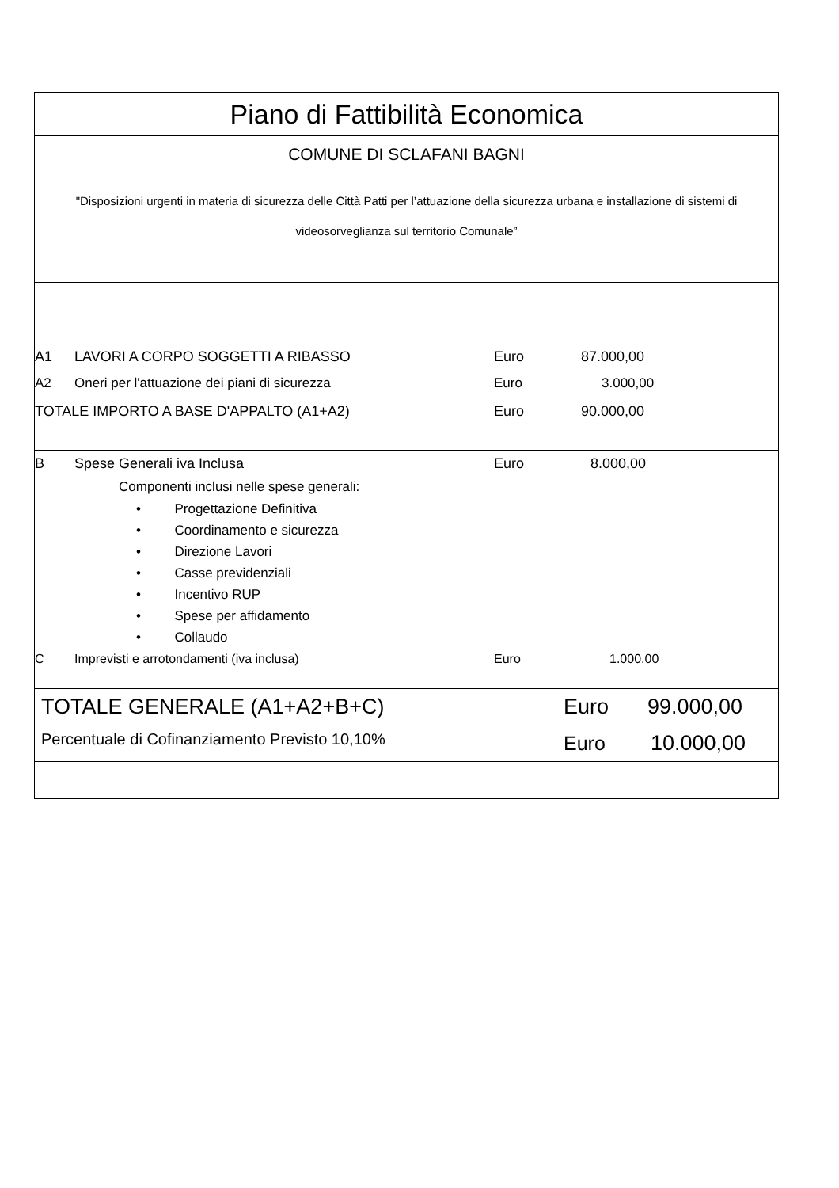Piano di Fattibilità Economica
COMUNE DI SCLAFANI BAGNI
"Disposizioni urgenti in materia di sicurezza delle Città Patti per l’attuazione della sicurezza urbana e installazione di sistemi di videosorveglianza sul territorio Comunale”
| A1 | LAVORI A CORPO SOGGETTI A RIBASSO | Euro | 87.000,00 |
| A2 | Oneri per l'attuazione dei piani di sicurezza | Euro | 3.000,00 |
| TOTALE IMPORTO A BASE D'APPALTO (A1+A2) | | Euro | 90.000,00 |
| B | Spese Generali iva Inclusa | Euro | 8.000,00 |
| | Componenti inclusi nelle spese generali: | | |
| | • Progettazione Definitiva • Coordinamento e sicurezza • Direzione Lavori • Casse previdenziali • Incentivo RUP • Spese per affidamento • Collaudo | | |
| C | Imprevisti e arrotondamenti (iva inclusa) | Euro | 1.000,00 |
| TOTALE GENERALE (A1+A2+B+C) | Euro | 99.000,00 |
| Percentuale di Cofinanziamento Previsto 10,10% | Euro | 10.000,00 |